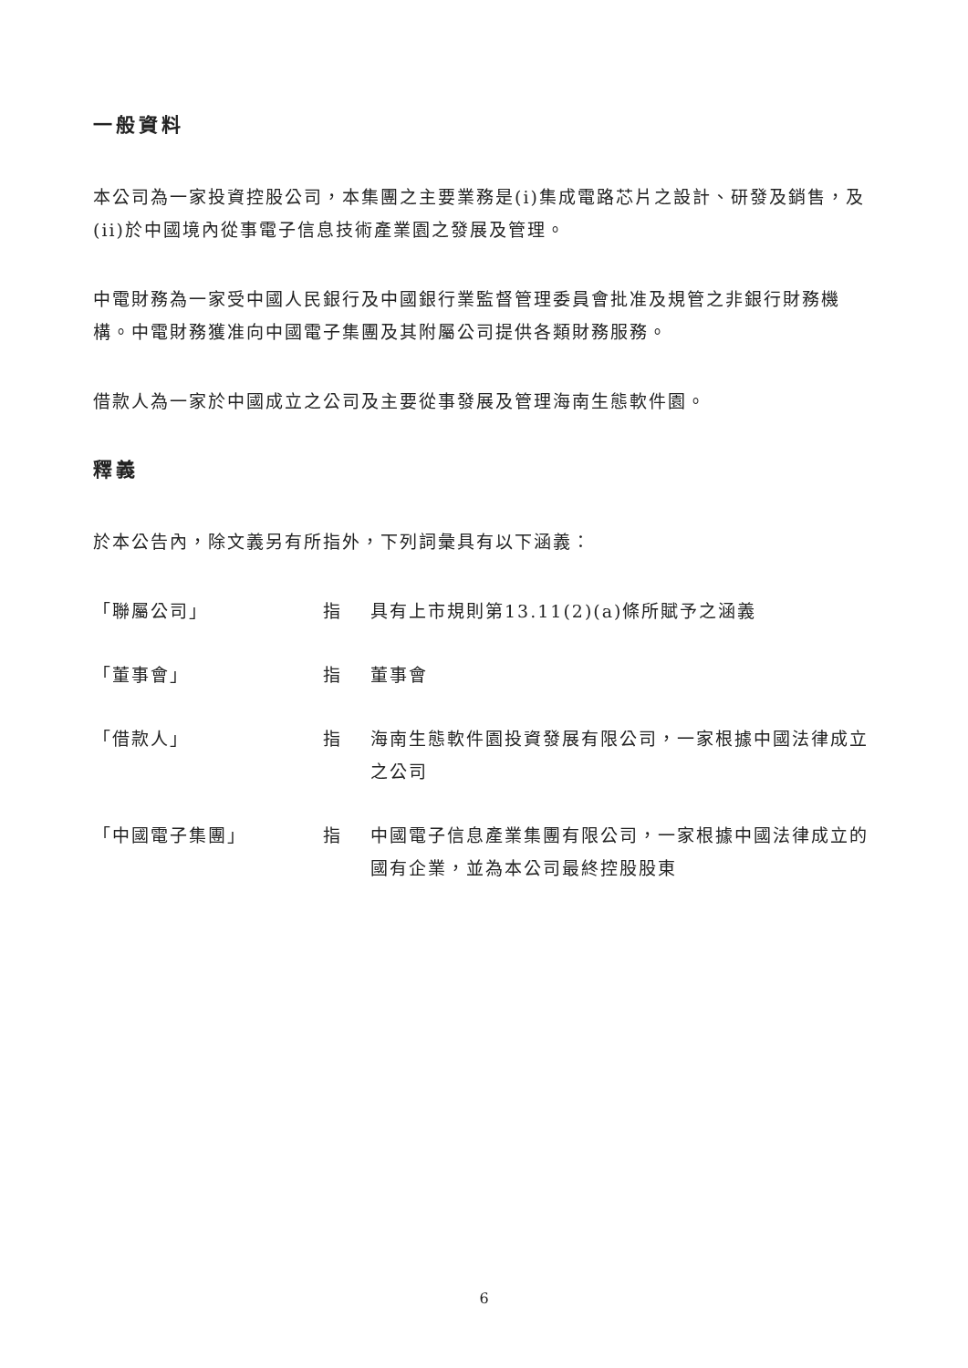一般資料
本公司為一家投資控股公司，本集團之主要業務是(i)集成電路芯片之設計、研發及銷售，及(ii)於中國境內從事電子信息技術產業園之發展及管理。
中電財務為一家受中國人民銀行及中國銀行業監督管理委員會批准及規管之非銀行財務機構。中電財務獲准向中國電子集團及其附屬公司提供各類財務服務。
借款人為一家於中國成立之公司及主要從事發展及管理海南生態軟件園。
釋義
於本公告內，除文義另有所指外，下列詞彙具有以下涵義：
「聯屬公司」 指 具有上市規則第13.11(2)(a)條所賦予之涵義
「董事會」 指 董事會
「借款人」 指 海南生態軟件園投資發展有限公司，一家根據中國法律成立之公司
「中國電子集團」 指 中國電子信息產業集團有限公司，一家根據中國法律成立的國有企業，並為本公司最終控股股東
6